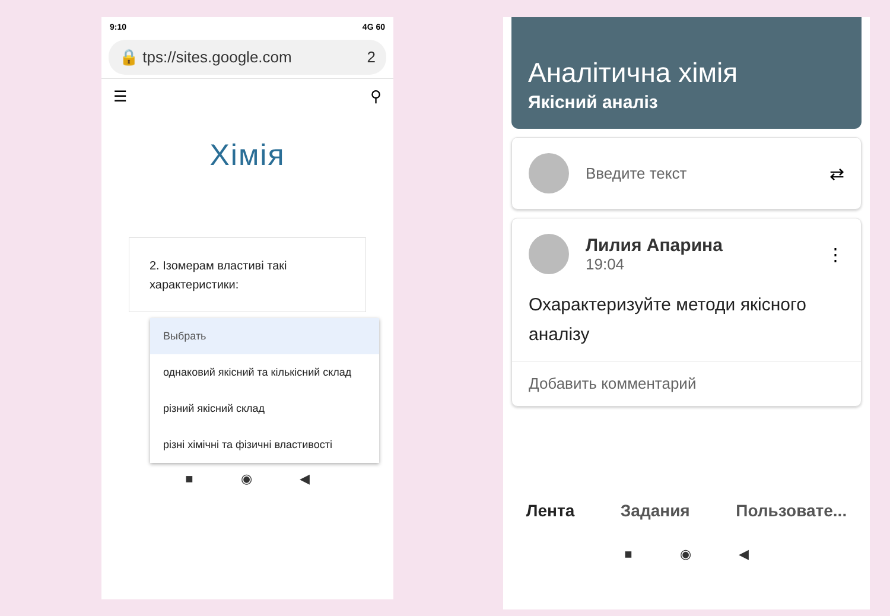9:10 4G 60
🔒 tps://sites.google.com 2
☰ ⚲
Хімія
2. Ізомерам властиві такі характеристики:
Выбрать
однаковий якісний та кількісний склад
різний якісний склад
різні хімічні та фізичні властивості
■ ◉ ◀
Аналітична хімія
Якісний аналіз
Введите текст ⇄
Лилия Апарина
19:04
⋮
Охарактеризуйте методи якісного аналізу
Добавить комментарий
Лента Задания Пользовате...
■ ◉ ◀